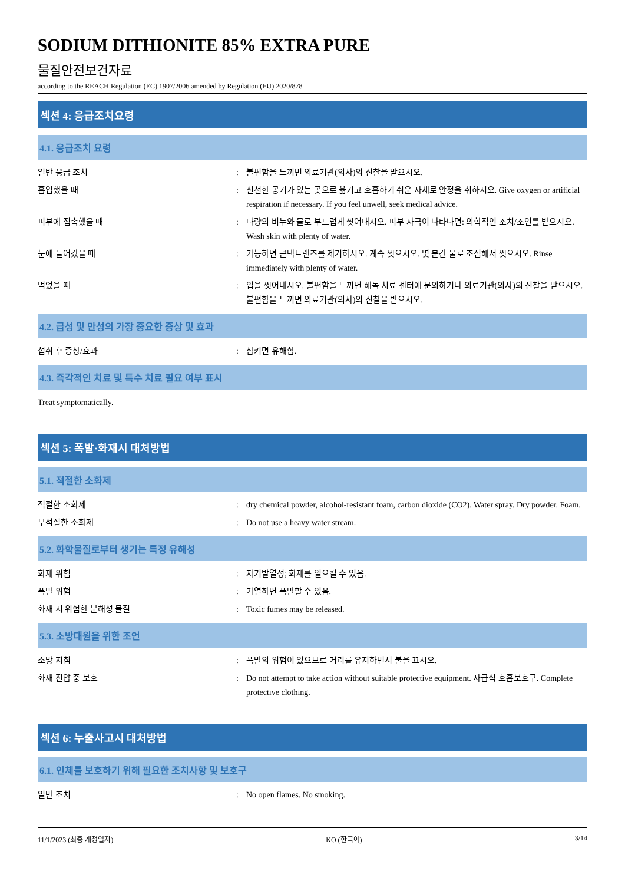SODIUM DITHIONITE 85% EXTRA PURE
물질안전보건자료
according to the REACH Regulation (EC) 1907/2006 amended by Regulation (EU) 2020/878
섹션 4: 응급조치요령
4.1. 응급조치 요령
일반 응급 조치 : 불편함을 느끼면 의료기관(의사)의 진찰을 받으시오.
흡입했을 때 : 신선한 공기가 있는 곳으로 옮기고 호흡하기 쉬운 자세로 안정을 취하시오. Give oxygen or artificial respiration if necessary. If you feel unwell, seek medical advice.
피부에 접촉했을 때 : 다량의 비누와 물로 부드럽게 씻어내시오. 피부 자극이 나타나면: 의학적인 조치/조언를 받으시오. Wash skin with plenty of water.
눈에 들어갔을 때 : 가능하면 콘택트렌즈를 제거하시오. 계속 씻으시오. 몇 분간 물로 조심해서 씻으시오. Rinse immediately with plenty of water.
먹었을 때 : 입을 씻어내시오. 불편함을 느끼면 해독 치료 센터에 문의하거나 의료기관(의사)의 진찰을 받으시오. 불편함을 느끼면 의료기관(의사)의 진찰을 받으시오.
4.2. 급성 및 만성의 가장 중요한 증상 및 효과
섭취 후 증상/효과 : 삼키면 유해함.
4.3. 즉각적인 치료 및 특수 치료 필요 여부 표시
Treat symptomatically.
섹션 5: 폭발·화재시 대처방법
5.1. 적절한 소화제
적절한 소화제 : dry chemical powder, alcohol-resistant foam, carbon dioxide (CO2). Water spray. Dry powder. Foam.
부적절한 소화제 : Do not use a heavy water stream.
5.2. 화학물질로부터 생기는 특정 유해성
화재 위험 : 자기발열성; 화재를 일으킬 수 있음.
폭발 위험 : 가열하면 폭발할 수 있음.
화재 시 위험한 분해성 물질 : Toxic fumes may be released.
5.3. 소방대원을 위한 조언
소방 지침 : 폭발의 위험이 있으므로 거리를 유지하면서 불을 끄시오.
화재 진압 중 보호 : Do not attempt to take action without suitable protective equipment. 자급식 호흡보호구. Complete protective clothing.
섹션 6: 누출사고시 대처방법
6.1. 인체를 보호하기 위해 필요한 조치사항 및 보호구
일반 조치 : No open flames. No smoking.
11/1/2023 (최종 개정일자) KO (한국어) 3/14